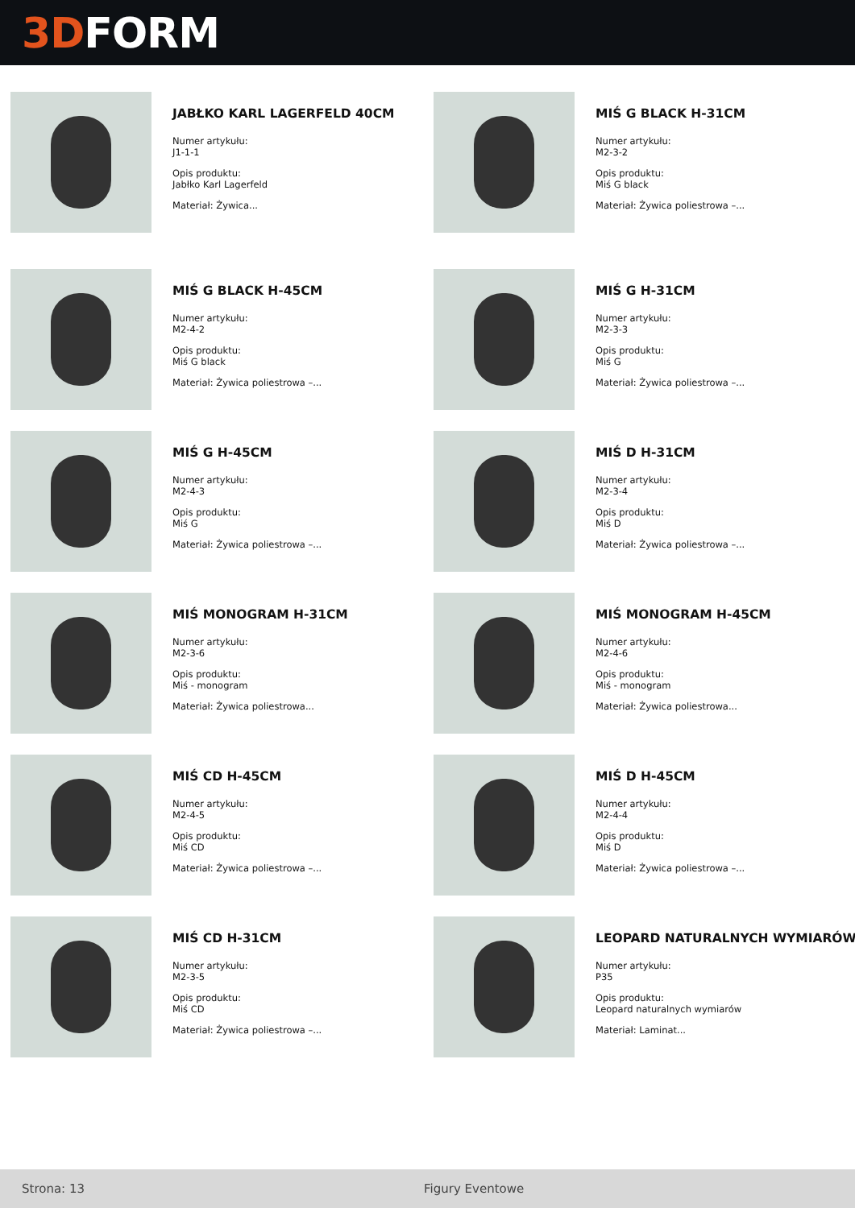3D FORM
JABŁKO KARL LAGERFELD 40CM
Numer artykułu:
J1-1-1
Opis produktu:
Jabłko Karl Lagerfeld
Materiał: Żywica...
MIŚ G BLACK H-31CM
Numer artykułu:
M2-3-2
Opis produktu:
Miś G black
Materiał: Żywica poliestrowa –...
MIŚ G BLACK H-45CM
Numer artykułu:
M2-4-2
Opis produktu:
Miś G black
Materiał: Żywica poliestrowa –...
MIŚ G H-31CM
Numer artykułu:
M2-3-3
Opis produktu:
Miś G
Materiał: Żywica poliestrowa –...
MIŚ G H-45CM
Numer artykułu:
M2-4-3
Opis produktu:
Miś G
Materiał: Żywica poliestrowa –...
MIŚ D H-31CM
Numer artykułu:
M2-3-4
Opis produktu:
Miś D
Materiał: Żywica poliestrowa –...
MIŚ MONOGRAM H-31CM
Numer artykułu:
M2-3-6
Opis produktu:
Miś - monogram
Materiał: Żywica poliestrowa...
MIŚ MONOGRAM H-45CM
Numer artykułu:
M2-4-6
Opis produktu:
Miś - monogram
Materiał: Żywica poliestrowa...
MIŚ CD H-45CM
Numer artykułu:
M2-4-5
Opis produktu:
Miś CD
Materiał: Żywica poliestrowa –...
MIŚ D H-45CM
Numer artykułu:
M2-4-4
Opis produktu:
Miś D
Materiał: Żywica poliestrowa –...
MIŚ CD H-31CM
Numer artykułu:
M2-3-5
Opis produktu:
Miś CD
Materiał: Żywica poliestrowa –...
LEOPARD NATURALNYCH WYMIARÓW
Numer artykułu:
P35
Opis produktu:
Leopard naturalnych wymiarów
Materiał: Laminat...
Strona: 13 Figury Eventowe